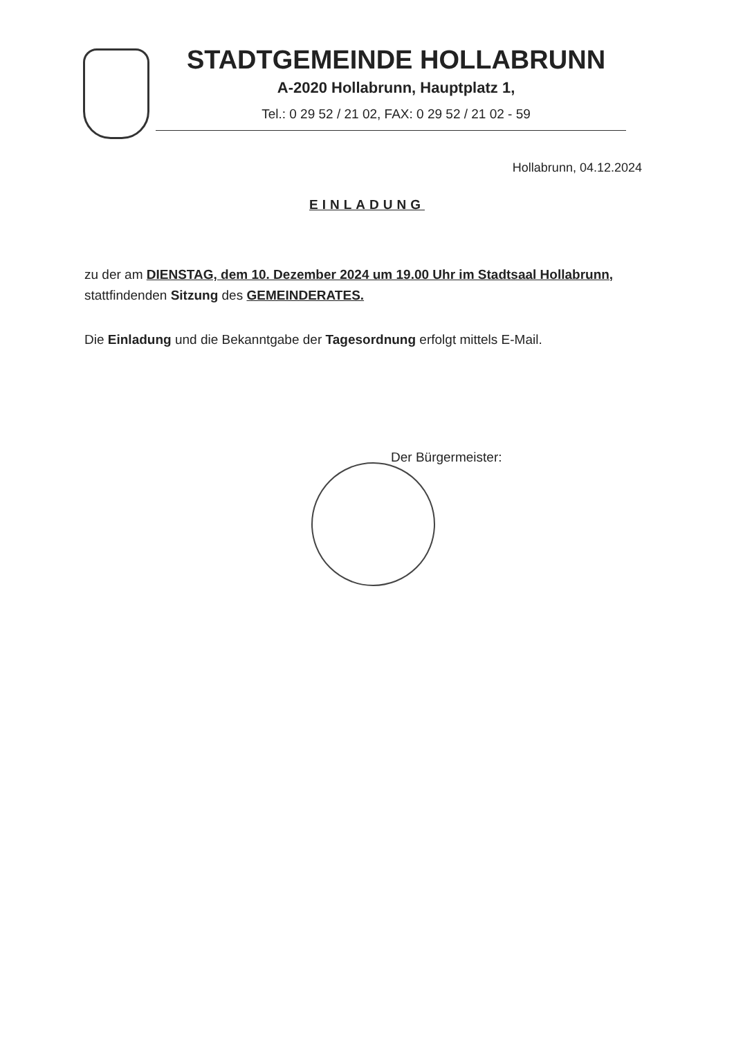STADTGEMEINDE HOLLABRUNN
A-2020 Hollabrunn, Hauptplatz 1,
Tel.: 0 29 52 / 21 02, FAX: 0 29 52 / 21 02 - 59
Hollabrunn, 04.12.2024
EINLADUNG
zu der am DIENSTAG, dem 10. Dezember 2024 um 19.00 Uhr im Stadtsaal Hollabrunn, stattfindenden Sitzung des GEMEINDERATES.
Die Einladung und die Bekanntgabe der Tagesordnung erfolgt mittels E-Mail.
Der Bürgermeister: